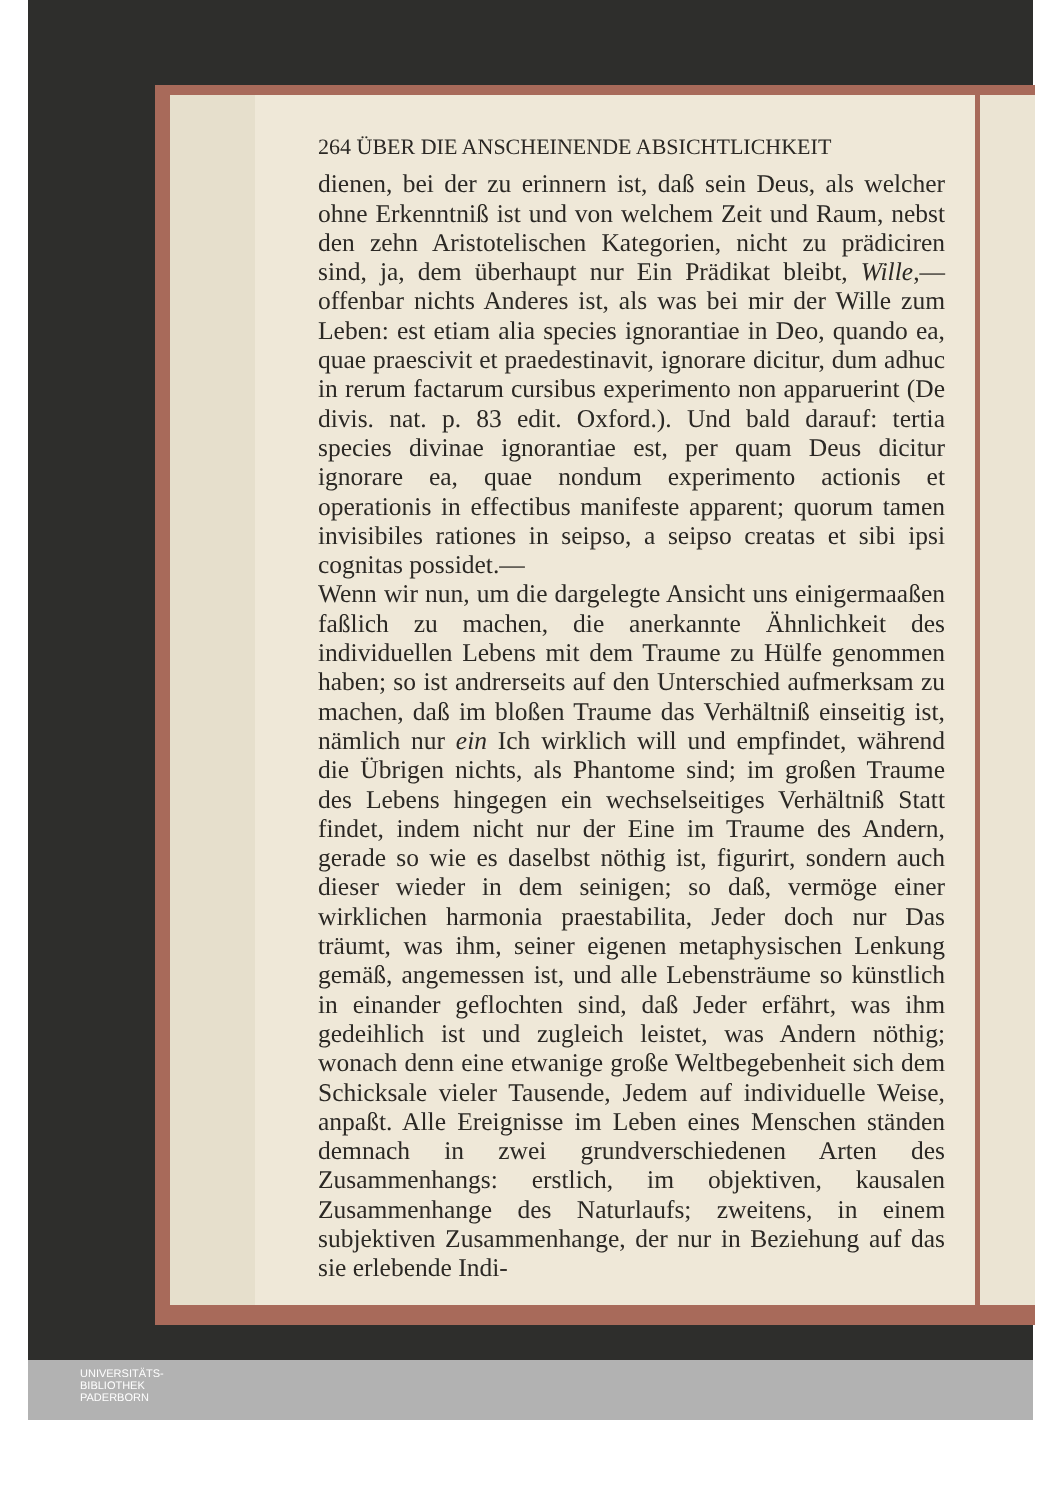264 ÜBER DIE ANSCHEINENDE ABSICHTLICHKEIT
dienen, bei der zu erinnern ist, daß sein Deus, als welcher ohne Erkenntniß ist und von welchem Zeit und Raum, nebst den zehn Aristotelischen Kategorien, nicht zu prädiciren sind, ja, dem überhaupt nur Ein Prädikat bleibt, Wille,—offenbar nichts Anderes ist, als was bei mir der Wille zum Leben: est etiam alia species ignorantiae in Deo, quando ea, quae praescivit et praedestinavit, ignorare dicitur, dum adhuc in rerum factarum cursibus experimento non apparuerint (De divis. nat. p. 83 edit. Oxford.). Und bald darauf: tertia species divinae ignorantiae est, per quam Deus dicitur ignorare ea, quae nondum experimento actionis et operationis in effectibus manifeste apparent; quorum tamen invisibiles rationes in seipso, a seipso creatas et sibi ipsi cognitas possidet.—
Wenn wir nun, um die dargelegte Ansicht uns einigermaaßen faßlich zu machen, die anerkannte Ähnlichkeit des individuellen Lebens mit dem Traume zu Hülfe genommen haben; so ist andrerseits auf den Unterschied aufmerksam zu machen, daß im bloßen Traume das Verhältniß einseitig ist, nämlich nur ein Ich wirklich will und empfindet, während die Übrigen nichts, als Phantome sind; im großen Traume des Lebens hingegen ein wechselseitiges Verhältniß Statt findet, indem nicht nur der Eine im Traume des Andern, gerade so wie es daselbst nöthig ist, figurirt, sondern auch dieser wieder in dem seinigen; so daß, vermöge einer wirklichen harmonia praestabilita, Jeder doch nur Das träumt, was ihm, seiner eigenen metaphysischen Lenkung gemäß, angemessen ist, und alle Lebensträume so künstlich in einander geflochten sind, daß Jeder erfährt, was ihm gedeihlich ist und zugleich leistet, was Andern nöthig; wonach denn eine etwanige große Weltbegebenheit sich dem Schicksale vieler Tausende, Jedem auf individuelle Weise, anpaßt. Alle Ereignisse im Leben eines Menschen ständen demnach in zwei grundverschiedenen Arten des Zusammenhangs: erstlich, im objektiven, kausalen Zusammenhange des Naturlaufs; zweitens, in einem subjektiven Zusammenhange, der nur in Beziehung auf das sie erlebende Indi-
UNIVERSITÄTS-
BIBLIOTHEK
PADERBORN